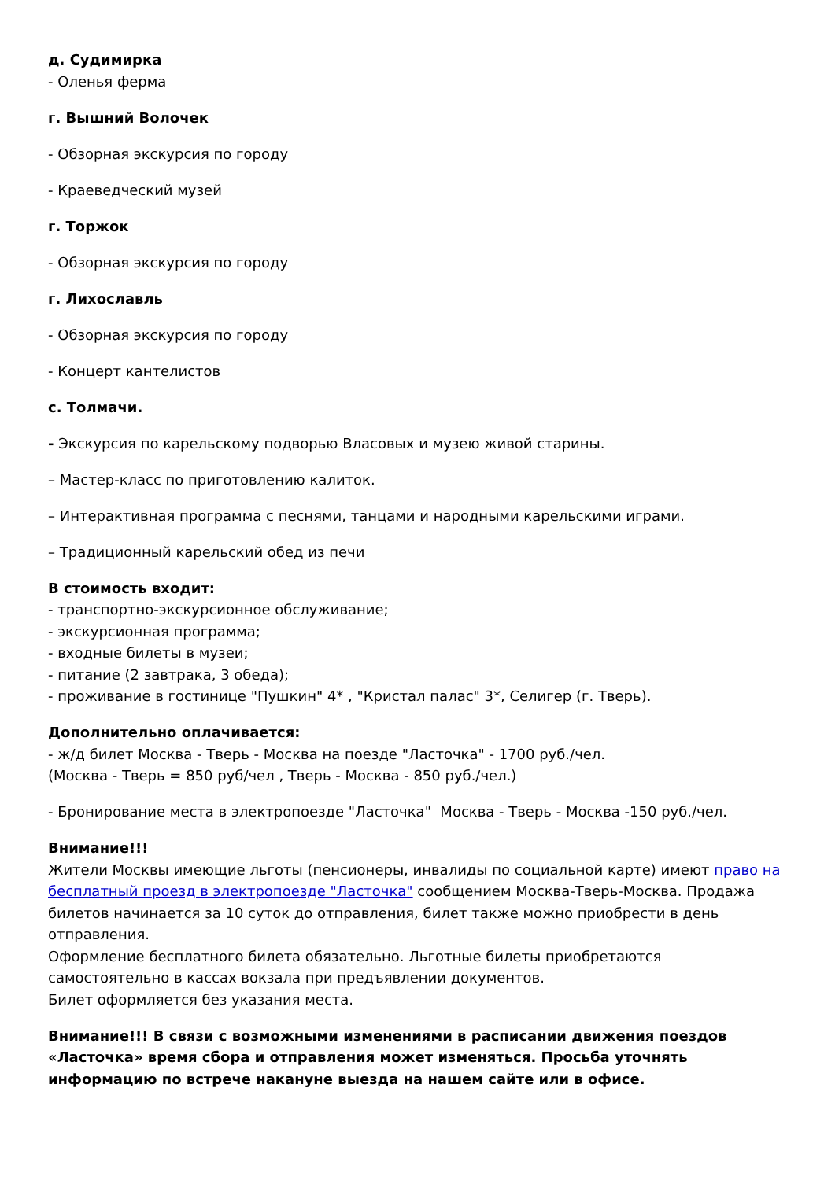д. Судимирка
- Оленья ферма
г. Вышний Волочек
- Обзорная экскурсия по городу
- Краеведческий музей
г. Торжок
- Обзорная экскурсия по городу
г. Лихославль
- Обзорная экскурсия по городу
- Концерт кантелистов
с. Толмачи.
- Экскурсия по карельскому подворью Власовых и музею живой старины.
– Мастер-класс по приготовлению калиток.
– Интерактивная программа с песнями, танцами и народными карельскими играми.
– Традиционный карельский обед из печи
В стоимость входит:
- транспортно-экскурсионное обслуживание;
- экскурсионная программа;
- входные билеты в музеи;
- питание (2 завтрака, 3 обеда);
- проживание в гостинице "Пушкин" 4* , "Кристал палас" 3*, Селигер (г. Тверь).
Дополнительно оплачивается:
- ж/д билет Москва - Тверь - Москва на поезде "Ласточка" - 1700 руб./чел.
(Москва - Тверь = 850 руб/чел , Тверь - Москва - 850 руб./чел.)
- Бронирование места в электропоезде "Ласточка" Москва - Тверь - Москва -150 руб./чел.
Внимание!!!
Жители Москвы имеющие льготы (пенсионеры, инвалиды по социальной карте) имеют право на бесплатный проезд в электропоезде "Ласточка" сообщением Москва-Тверь-Москва. Продажа билетов начинается за 10 суток до отправления, билет также можно приобрести в день отправления.
Оформление бесплатного билета обязательно. Льготные билеты приобретаются самостоятельно в кассах вокзала при предъявлении документов.
Билет оформляется без указания места.
Внимание!!! В связи с возможными изменениями в расписании движения поездов «Ласточка» время сбора и отправления может изменяться. Просьба уточнять информацию по встрече накануне выезда на нашем сайте или в офисе.